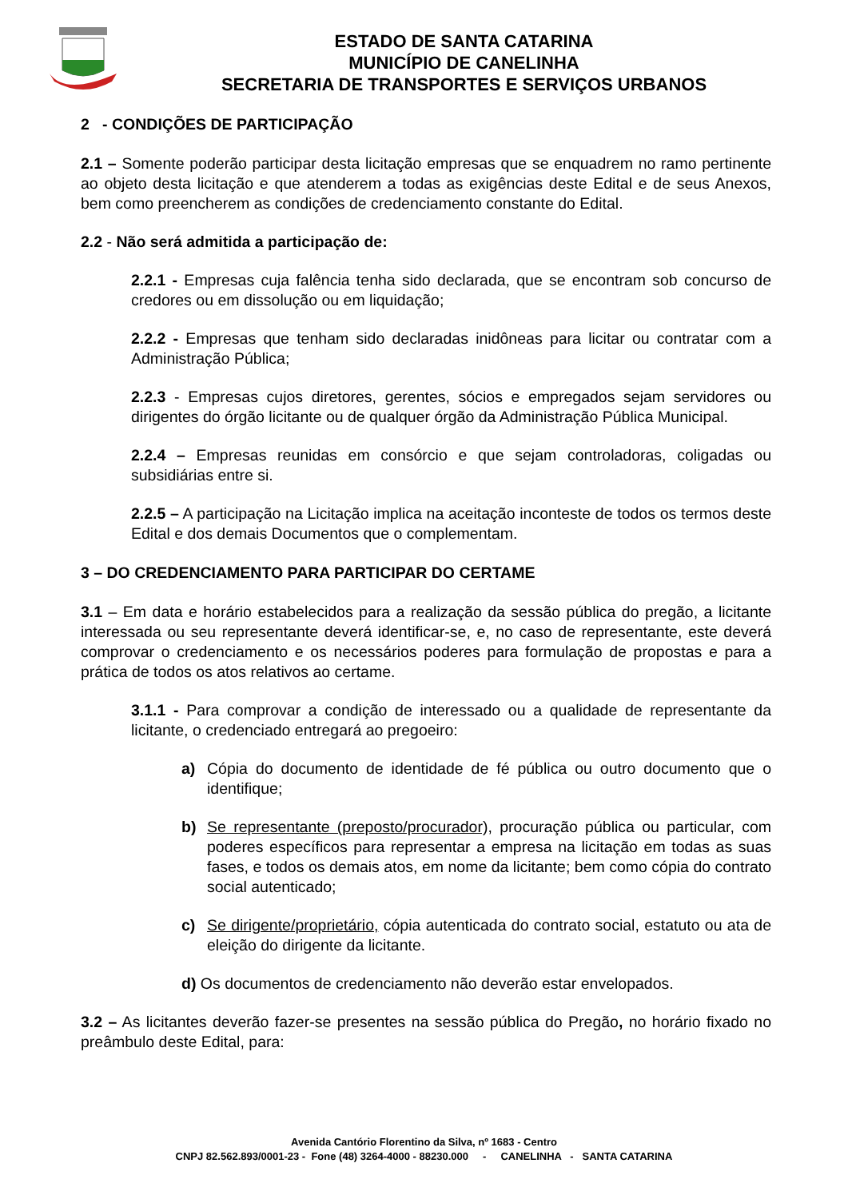ESTADO DE SANTA CATARINA
MUNICÍPIO DE CANELINHA
SECRETARIA DE TRANSPORTES E SERVIÇOS URBANOS
2 - CONDIÇÕES DE PARTICIPAÇÃO
2.1 – Somente poderão participar desta licitação empresas que se enquadrem no ramo pertinente ao objeto desta licitação e que atenderem a todas as exigências deste Edital e de seus Anexos, bem como preencherem as condições de credenciamento constante do Edital.
2.2 - Não será admitida a participação de:
2.2.1 - Empresas cuja falência tenha sido declarada, que se encontram sob concurso de credores ou em dissolução ou em liquidação;
2.2.2 - Empresas que tenham sido declaradas inidôneas para licitar ou contratar com a Administração Pública;
2.2.3 - Empresas cujos diretores, gerentes, sócios e empregados sejam servidores ou dirigentes do órgão licitante ou de qualquer órgão da Administração Pública Municipal.
2.2.4 – Empresas reunidas em consórcio e que sejam controladoras, coligadas ou subsidiárias entre si.
2.2.5 – A participação na Licitação implica na aceitação inconteste de todos os termos deste Edital e dos demais Documentos que o complementam.
3 – DO CREDENCIAMENTO PARA PARTICIPAR DO CERTAME
3.1 – Em data e horário estabelecidos para a realização da sessão pública do pregão, a licitante interessada ou seu representante deverá identificar-se, e, no caso de representante, este deverá comprovar o credenciamento e os necessários poderes para formulação de propostas e para a prática de todos os atos relativos ao certame.
3.1.1 - Para comprovar a condição de interessado ou a qualidade de representante da licitante, o credenciado entregará ao pregoeiro:
a) Cópia do documento de identidade de fé pública ou outro documento que o identifique;
b) Se representante (preposto/procurador), procuração pública ou particular, com poderes específicos para representar a empresa na licitação em todas as suas fases, e todos os demais atos, em nome da licitante; bem como cópia do contrato social autenticado;
c) Se dirigente/proprietário, cópia autenticada do contrato social, estatuto ou ata de eleição do dirigente da licitante.
d) Os documentos de credenciamento não deverão estar envelopados.
3.2 – As licitantes deverão fazer-se presentes na sessão pública do Pregão, no horário fixado no preâmbulo deste Edital, para:
Avenida Cantório Florentino da Silva, nº 1683 - Centro
CNPJ 82.562.893/0001-23 - Fone (48) 3264-4000 - 88230.000 - CANELINHA - SANTA CATARINA